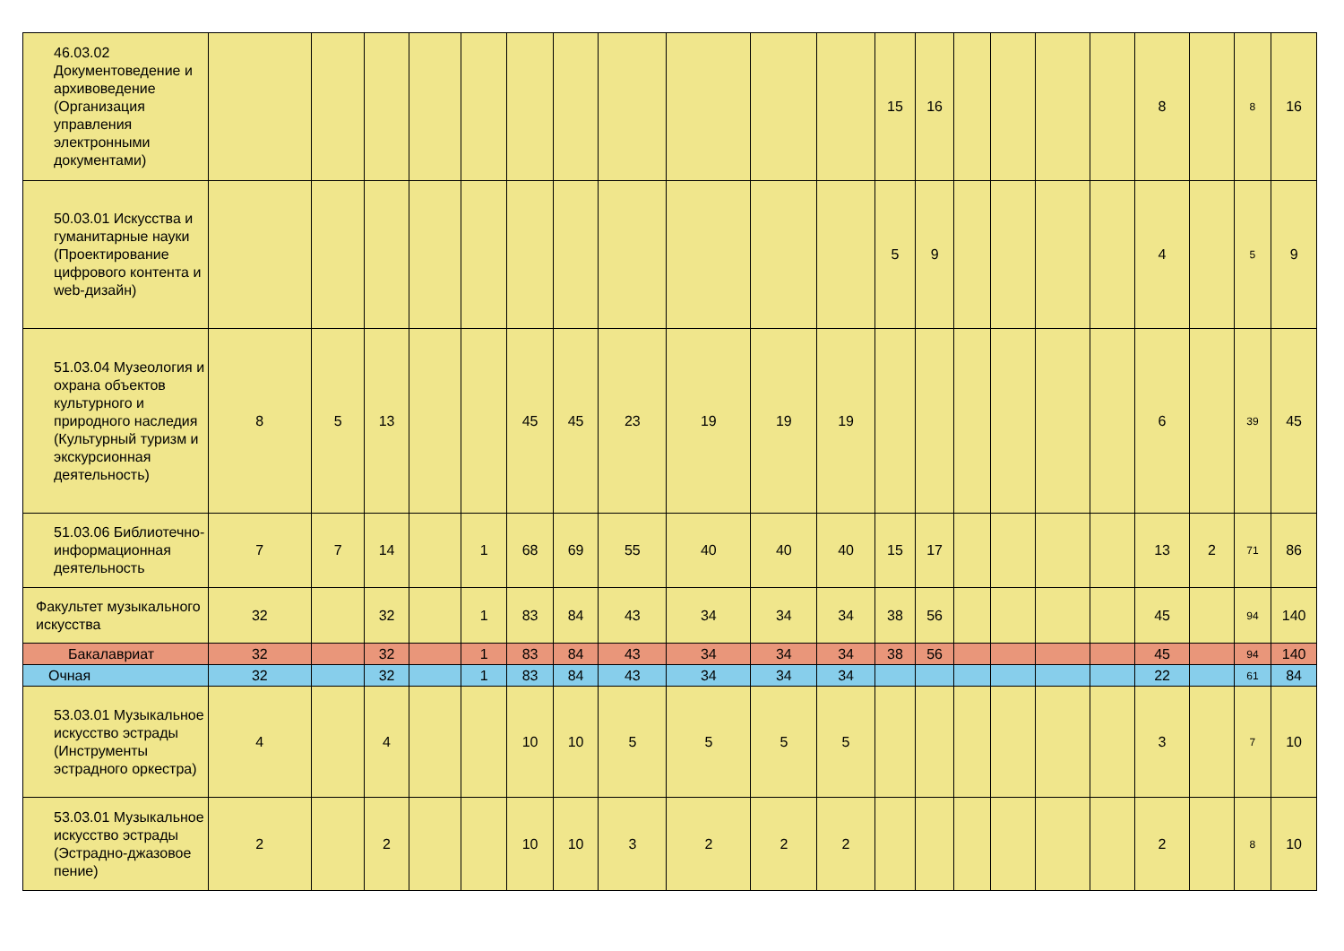| 46.03.02 Документоведение и архивоведение (Организация управления электронными документами) | | | | | | | | | | | | 15 | 16 | | | | | 8 | | 8 | 16 |
| 50.03.01 Искусства и гуманитарные науки (Проектирование цифрового контента и web-дизайн) | | | | | | | | | | | | 5 | 9 | | | | | 4 | | 5 | 9 |
| 51.03.04 Музеология и охрана объектов культурного и природного наследия (Культурный туризм и экскурсионная деятельность) | 8 | 5 | 13 | | | 45 | 45 | 23 | 19 | 19 | 19 | | | | | | | 6 | | 39 | 45 |
| 51.03.06 Библиотечно-информационная деятельность | 7 | 7 | 14 | | 1 | 68 | 69 | 55 | 40 | 40 | 40 | 15 | 17 | | | | | 13 | 2 | 71 | 86 |
| Факультет музыкального искусства | 32 | | 32 | | 1 | 83 | 84 | 43 | 34 | 34 | 34 | 38 | 56 | | | | | 45 | | 94 | 140 |
| Бакалавриат | 32 | | 32 | | 1 | 83 | 84 | 43 | 34 | 34 | 34 | 38 | 56 | | | | | 45 | | 94 | 140 |
| Очная | 32 | | 32 | | 1 | 83 | 84 | 43 | 34 | 34 | 34 | | | | | | | 22 | | 61 | 84 |
| 53.03.01 Музыкальное искусство эстрады (Инструменты эстрадного оркестра) | 4 | | 4 | | | 10 | 10 | 5 | 5 | 5 | 5 | | | | | | | 3 | | 7 | 10 |
| 53.03.01 Музыкальное искусство эстрады (Эстрадно-джазовое пение) | 2 | | 2 | | | 10 | 10 | 3 | 2 | 2 | 2 | | | | | | | 2 | | 8 | 10 |